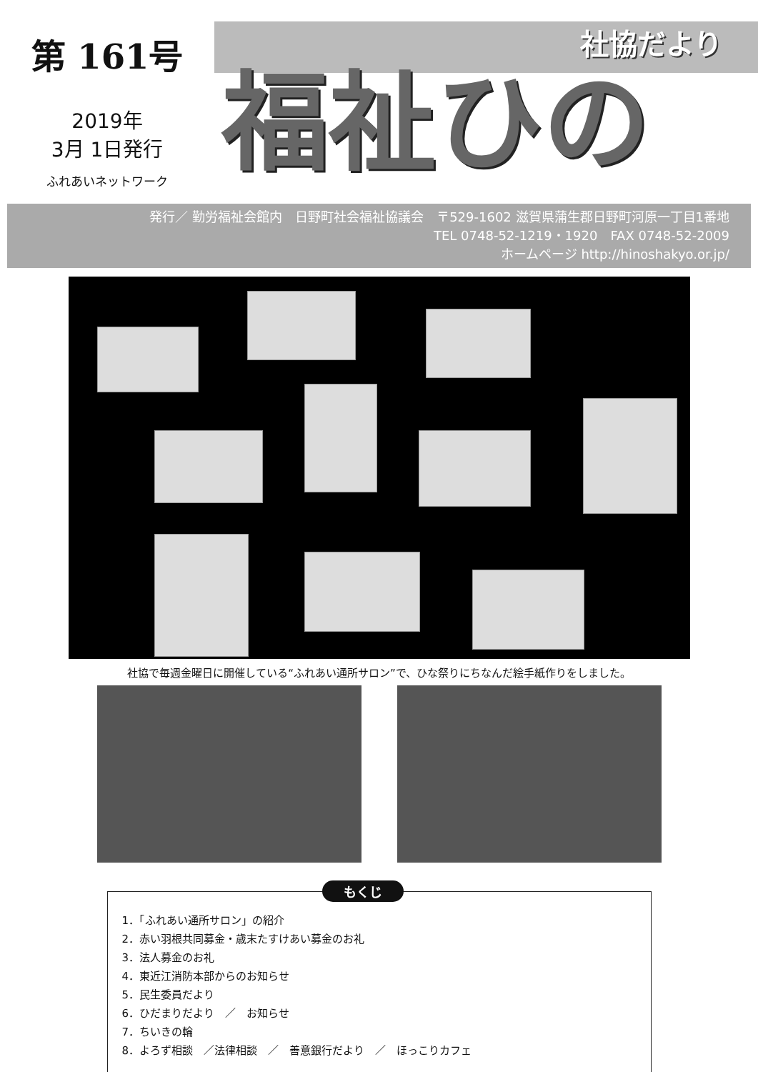第 161号
2019年
3月 1日発行
ふれあいネットワーク
社協だより
福祉ひの
発行／ 勤労福祉会館内　日野町社会福祉協議会　〒529-1602 滋賀県蒲生郡日野町河原一丁目1番地
TEL 0748-52-1219・1920　FAX 0748-52-2009
ホームページ http://hinoshakyo.or.jp/
社協で毎週金曜日に開催している“ふれあい通所サロン”で、ひな祭りにちなんだ絵手紙作りをしました。
もくじ
1．「ふれあい通所サロン」の紹介
2．赤い羽根共同募金・歳末たすけあい募金のお礼
3．法人募金のお礼
4．東近江消防本部からのお知らせ
5．民生委員だより
6．ひだまりだより　／　お知らせ
7．ちいきの輪
8．よろず相談　／法律相談　／　善意銀行だより　／　ほっこりカフェ